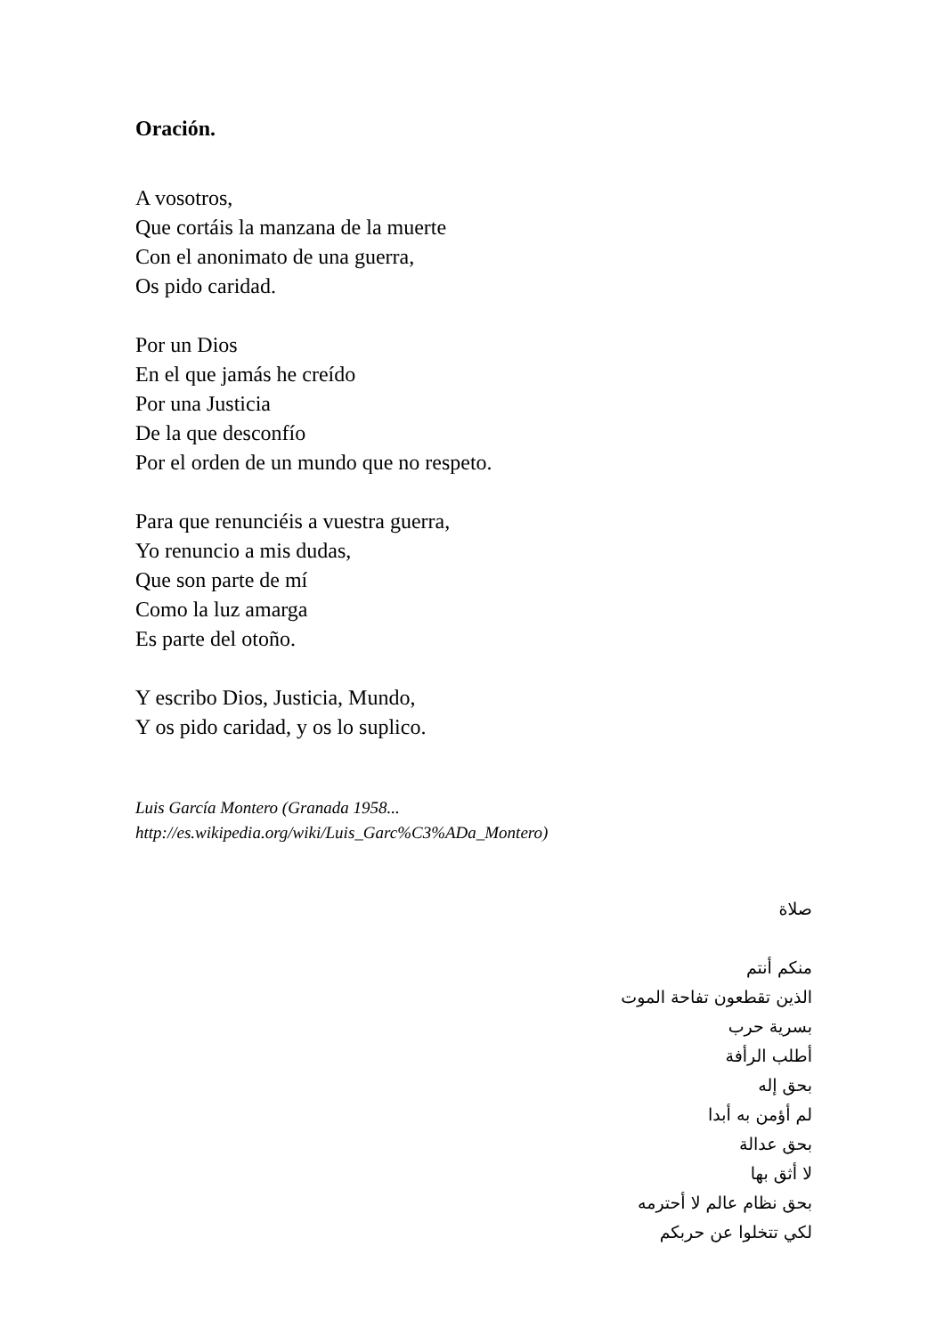Oración.
A vosotros,
Que cortáis la manzana de la muerte
Con el anonimato de una guerra,
Os pido caridad.
Por un Dios
En el que jamás he creído
Por una Justicia
De la que desconfío
Por el orden de un mundo que no respeto.
Para que renunciéis a vuestra guerra,
Yo renuncio a mis dudas,
Que son parte de mí
Como la luz amarga
Es parte del otoño.
Y escribo Dios, Justicia, Mundo,
Y os pido caridad, y os lo suplico.
Luis García Montero (Granada 1958...
http://es.wikipedia.org/wiki/Luis_Garc%C3%ADa_Montero)
صلاة
منكم أنتم
الذين تقطعون تفاحة الموت
بسرية حرب
أطلب الرأفة
بحق إله
لم أؤمن به أبدا
بحق عدالة
لا أثق بها
بحق نظام عالم لا أحترمه
لكي تتخلوا عن حربكم